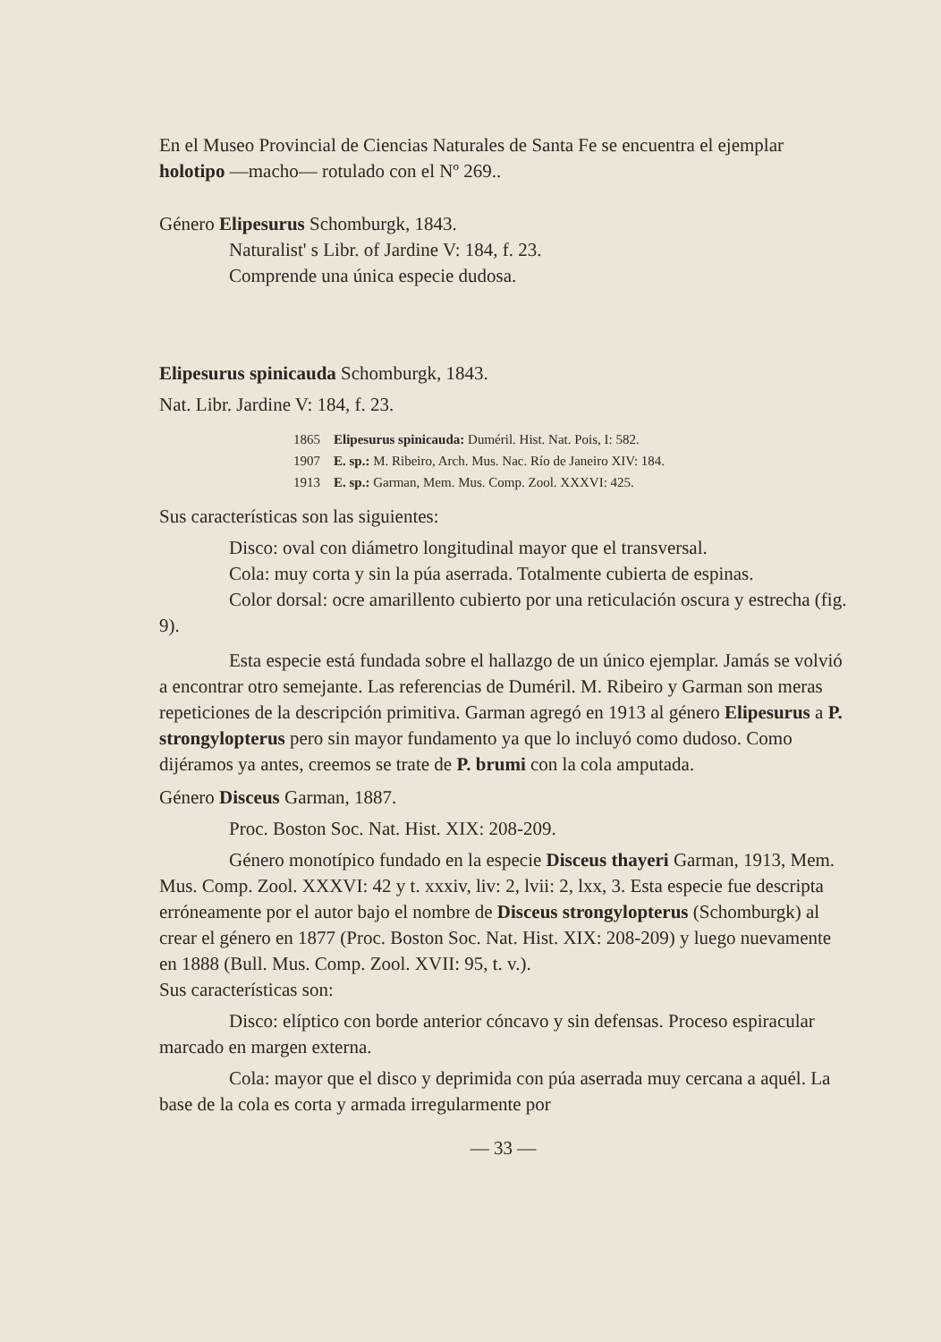En el Museo Provincial de Ciencias Naturales de Santa Fe se encuentra el ejemplar holotipo —macho— rotulado con el Nº 269..
Género Elipesurus Schomburgk, 1843.
Naturalist' s Libr. of Jardine V: 184, f. 23.
Comprende una única especie dudosa.
Elipesurus spinicauda Schomburgk, 1843.
Nat. Libr. Jardine V: 184, f. 23.
1865 Elipesurus spinicauda: Duméril. Hist. Nat. Pois, I: 582.
1907 E. sp.: M. Ribeiro, Arch. Mus. Nac. Río de Janeiro XIV: 184.
1913 E. sp.: Garman, Mem. Mus. Comp. Zool. XXXVI: 425.
Sus características son las siguientes:
Disco: oval con diámetro longitudinal mayor que el transversal.
Cola: muy corta y sin la púa aserrada. Totalmente cubierta de espinas.
Color dorsal: ocre amarillento cubierto por una reticulación oscura y estrecha (fig. 9).
Esta especie está fundada sobre el hallazgo de un único ejemplar. Jamás se volvió a encontrar otro semejante. Las referencias de Duméril. M. Ribeiro y Garman son meras repeticiones de la descripción primitiva. Garman agregó en 1913 al género Elipesurus a P. strongylopterus pero sin mayor fundamento ya que lo incluyó como dudoso. Como dijéramos ya antes, creemos se trate de P. brumi con la cola amputada.
Género Disceus Garman, 1887.
Proc. Boston Soc. Nat. Hist. XIX: 208-209.
Género monotípico fundado en la especie Disceus thayeri Garman, 1913, Mem. Mus. Comp. Zool. XXXVI: 42 y t. xxxiv, liv: 2, lvii: 2, lxx, 3. Esta especie fue descripta erróneamente por el autor bajo el nombre de Disceus strongylopterus (Schomburgk) al crear el género en 1877 (Proc. Boston Soc. Nat. Hist. XIX: 208-209) y luego nuevamente en 1888 (Bull. Mus. Comp. Zool. XVII: 95, t. v.).
Sus características son:
Disco: elíptico con borde anterior cóncavo y sin defensas. Proceso espiracular marcado en margen externa.
Cola: mayor que el disco y deprimida con púa aserrada muy cercana a aquél. La base de la cola es corta y armada irregularmente por
— 33 —